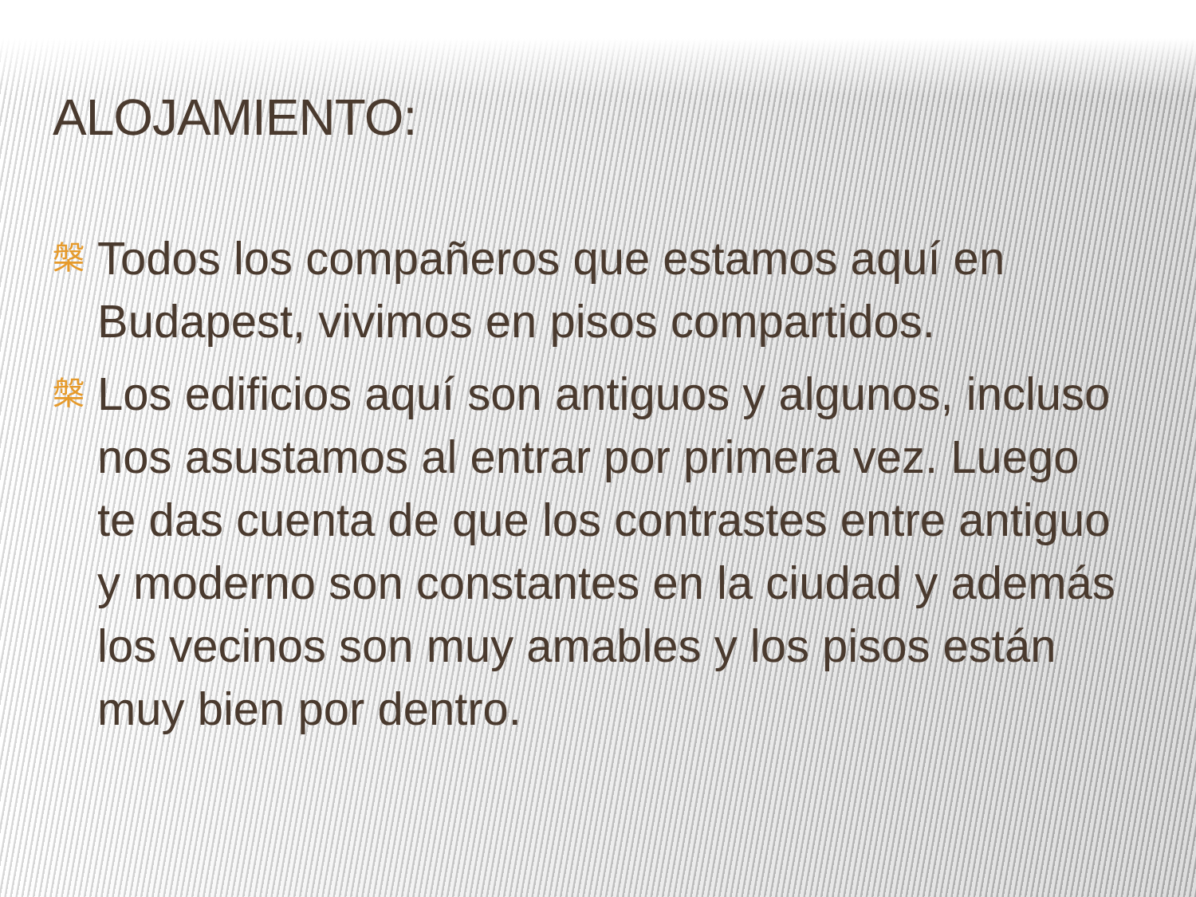ALOJAMIENTO:
槃 Todos los compañeros que estamos aquí en Budapest, vivimos en pisos compartidos.
槃 Los edificios aquí son antiguos y algunos, incluso nos asustamos al entrar por primera vez. Luego te das cuenta de que los contrastes entre antiguo y moderno son constantes en la ciudad y además los vecinos son muy amables y los pisos están muy bien por dentro.